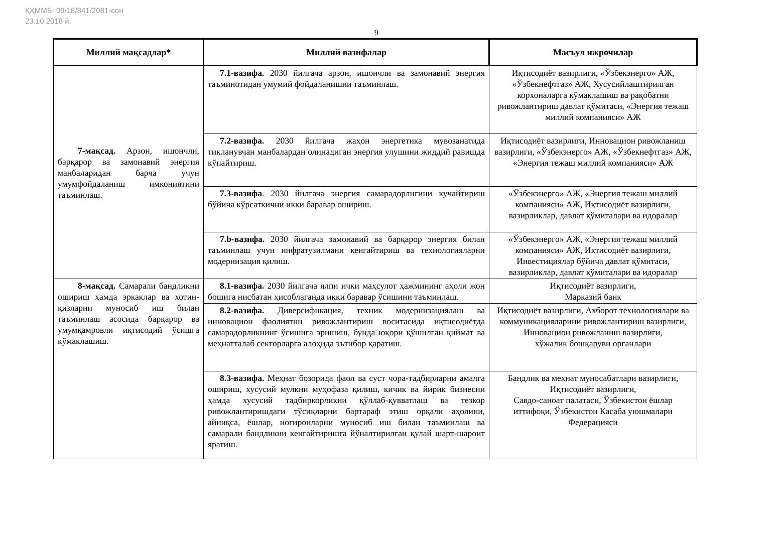ҚҲММБ: 09/18/841/2081-сон
23.10.2018 й.
9
| Миллий мақсадлар* | Миллий вазифалар | Масъул ижрочилар |
| --- | --- | --- |
| 7-мақсад. Арзон, ишончли, барқарор ва замонавий энергия манбаларидан барча учун умумфойдаланиш имкониятини таъминлаш. | 7.1-вазифа. 2030 йилгача арзон, ишончли ва замонавий энергия таъминотидан умумий фойдаланишни таъминлаш. | Иқтисодиёт вазирлиги, «Ўзбекэнерго» АЖ, «Ўзбекнефтгаз» АЖ, Хусусийлаштирилган корхоналарга кўмаклашиш ва рақобатни ривожлантириш давлат қўмитаси, «Энергия тежаш миллий компанияси» АЖ |
| | 7.2-вазифа. 2030 йилгача жаҳон энергетика мувозанатида тикланувчан манбалардан олинадиган энергия улушини жиддий равишда кўпайтириш. | Иқтисодиёт вазирлиги, Инновацион ривожланиш вазирлиги, «Ўзбекэнерго» АЖ, «Ўзбекнефтгаз» АЖ, «Энергия тежаш миллий компанияси» АЖ |
| | 7.3-вазифа . 2030 йилгача энергия самарадорлигини кучайтириш бўйича кўрсаткични икки баравар ошириш. | «Ўзбекэнерго» АЖ, «Энергия тежаш миллий компанияси» АЖ, Иқтисодиёт вазирлиги, вазирликлар, давлат қўмиталари ва идоралар |
| | 7.b-вазифа. 2030 йилгача замонавий ва барқарор энергия билан таъминлаш учун инфратузилмани кенгайтириш ва технологияларни модернизация қилиш. | «Ўзбекэнерго» АЖ, «Энергия тежаш миллий компанияси» АЖ, Иқтисодиёт вазирлиги, Инвестициялар бўйича давлат қўмитаси, вазирликлар, давлат қўмиталари ва идоралар |
| 8-мақсад. Самарали бандликни ошириш ҳамда эркаклар ва хотин-қизларни муносиб иш билан таъминлаш асосида барқарор ва умумқамровли иқтисодий ўсишга кўмаклашиш. | 8.1-вазифа. 2030 йилгача ялпи ички маҳсулот ҳажмининг аҳоли жон бошига нисбатан ҳисоблаганда икки баравар ўсишини таъминлаш. | Иқтисодиёт вазирлиги, Марказий банк |
| | 8.2-вазифа. Диверсификация, техник модернизациялаш ва инновацион фаолиятни ривожлантириш воситасида иқтисодиётда самарадорликнинг ўсишига эришиш, бунда юқори қўшилган қиймат ва меҳнатталаб секторларга алоҳида эътибор қаратиш. | Иқтисодиёт вазирлиги, Ахборот технологиялари ва коммуникацияларини ривожлантириш вазирлиги, Инновацион ривожланиш вазирлиги, хўжалик бошқаруви органлари |
| | 8.3-вазифа. Меҳнат бозорида фаол ва суст чора-тадбирларни амалга ошириш, хусусий мулкни муҳофаза қилиш, кичик ва йирик бизнесни ҳамда хусусий тадбиркорликни қўллаб-қувватлаш ва тезкор ривожлантиришдаги тўсиқларни бартараф этиш орқали аҳолини, айниқса, ёшлар, ногиронларни муносиб иш билан таъминлаш ва самарали бандликни кенгайтиришга йўналтирилган қулай шарт-шароит яратиш. | Бандлик ва меҳнат муносабатлари вазирлиги, Иқтисодиёт вазирлиги, Савдо-саноат палатаси, Ўзбекистон ёшлар иттифоқи, Ўзбекистон Касаба уюшмалари Федерацияси |